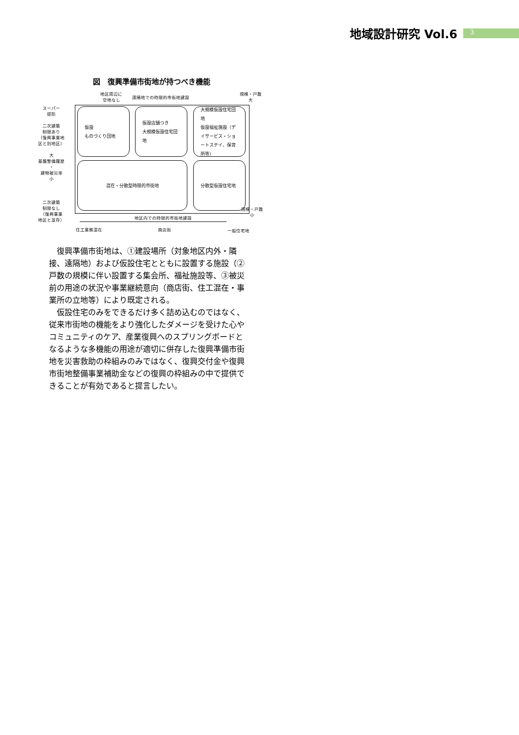地域設計研究 Vol.6 3
図　復興準備市街地が持つべき機能
地区周辺に
空地なし
遠隔地での時限的市街地建設
規模・戸数
大
スーパー
堤防
二次建築
制限あり
（復興事業地
区と別地区）
大
基盤整備履歴
・
建物被災率
小
二次建築
制限なし
（復興事業
地区と並存）
仮設
ものづくり団地
仮設店舗つき
大規模仮設住宅団地
大規模仮設住宅団地
仮設福祉施設（デイサービス・ショートステイ、保育所等）
混在・分散型時限的市街地 分散型仮設住宅地
規模・戸数
小
地区内での時限的市街地建設
住工業務混在 商店街 一般住宅地
復興準備市街地は、①建設場所（対象地区内外・隣接、遠隔地）および仮設住宅とともに設置する施設（②戸数の規模に伴い設置する集会所、福祉施設等、③被災前の用途の状況や事業継続意向（商店街、住工混在・事業所の立地等）により既定される。
仮設住宅のみをできるだけ多く詰め込むのではなく、従来市街地の機能をより強化したダメージを受けた心やコミュニティのケア、産業復興へのスプリングボードとなるような多機能の用途が適切に併存した復興準備市街地を災害救助の枠組みのみではなく、復興交付金や復興市街地整備事業補助金などの復興の枠組みの中で提供できることが有効であると提言したい。